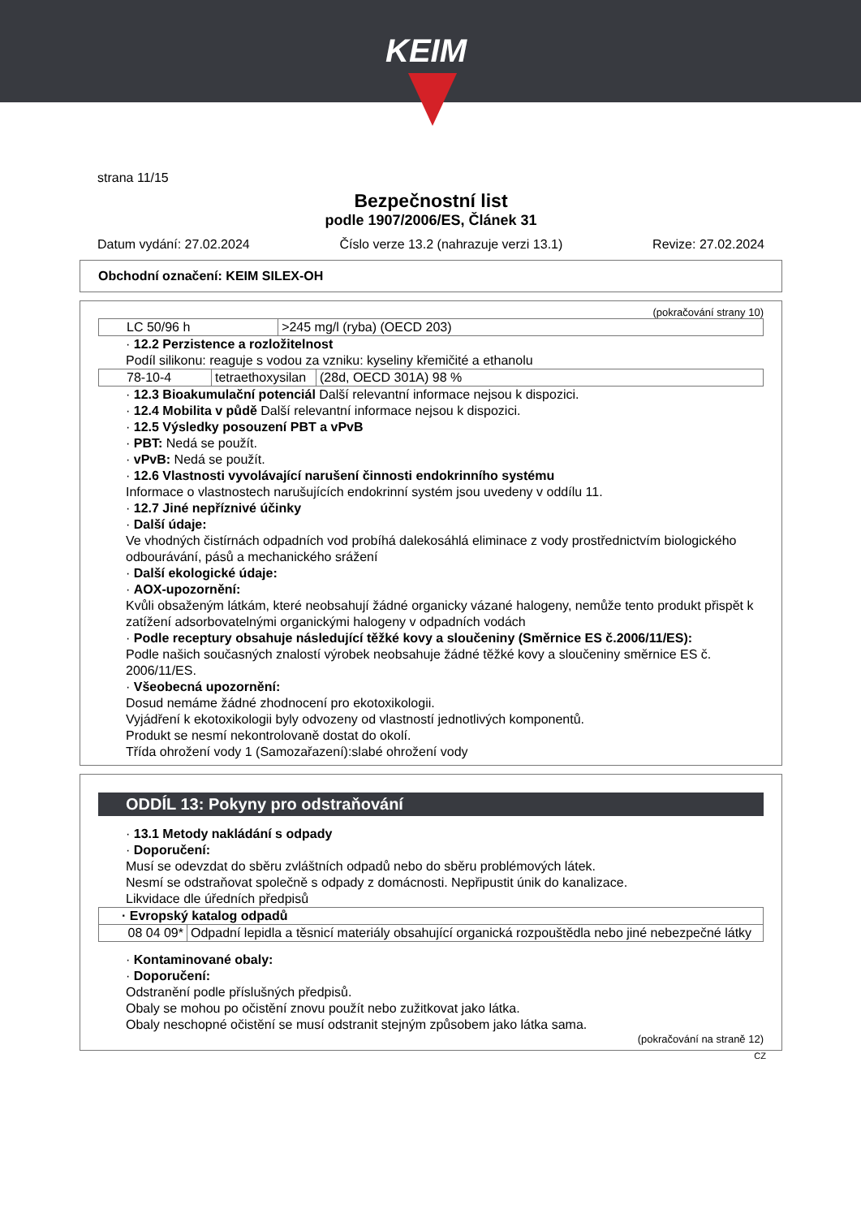KEIM
strana 11/15
Bezpečnostní list
podle 1907/2006/ES, Článek 31
Datum vydání: 27.02.2024 Číslo verze 13.2 (nahrazuje verzi 13.1) Revize: 27.02.2024
Obchodní označení: KEIM SILEX-OH
(pokračování strany 10)
| LC 50/96 h | >245 mg/l (ryba) (OECD 203) |
· 12.2 Perzistence a rozložitelnost
Podíl silikonu: reaguje s vodou za vzniku: kyseliny křemičité a ethanolu
| 78-10-4 | tetraethoxysilan | (28d, OECD 301A) 98 % |
· 12.3 Bioakumulační potenciál Další relevantní informace nejsou k dispozici.
· 12.4 Mobilita v půdě Další relevantní informace nejsou k dispozici.
· 12.5 Výsledky posouzení PBT a vPvB
· PBT: Nedá se použít.
· vPvB: Nedá se použít.
· 12.6 Vlastnosti vyvolávající narušení činnosti endokrinního systému
Informace o vlastnostech narušujících endokrinní systém jsou uvedeny v oddílu 11.
· 12.7 Jiné nepříznivé účinky
· Další údaje:
Ve vhodných čistírnách odpadních vod probíhá dalekosáhlá eliminace z vody prostřednictvím biologického odbourávání, pásů a mechanického srážení
· Další ekologické údaje:
· AOX-upozornění:
Kvůli obsaženým látkám, které neobsahují žádné organicky vázané halogeny, nemůže tento produkt přispět k zatížení adsorbovatelnými organickými halogeny v odpadních vodách
· Podle receptury obsahuje následující těžké kovy a sloučeniny (Směrnice ES č.2006/11/ES):
Podle našich současných znalostí výrobek neobsahuje žádné těžké kovy a sloučeniny směrnice ES č. 2006/11/ES.
· Všeobecná upozornění:
Dosud nemáme žádné zhodnocení pro ekotoxikologii.
Vyjádření k ekotoxikologii byly odvozeny od vlastností jednotlivých komponentů.
Produkt se nesmí nekontrolovaně dostat do okolí.
Třída ohrožení vody 1 (Samozařazení):slabé ohrožení vody
ODDÍL 13: Pokyny pro odstraňování
· 13.1 Metody nakládání s odpady
· Doporučení:
Musí se odevzdat do sběru zvláštních odpadů nebo do sběru problémových látek.
Nesmí se odstraňovat společně s odpady z domácnosti. Nepřipustit únik do kanalizace.
Likvidace dle úředních předpisů
| · Evropský katalog odpadů | |
| --- | --- |
| 08 04 09* | Odpadní lepidla a těsnicí materiály obsahující organická rozpouštědla nebo jiné nebezpečné látky |
· Kontaminované obaly:
· Doporučení:
Odstranění podle příslušných předpisů.
Obaly se mohou po očistění znovu použít nebo zužitkovat jako látka.
Obaly neschopné očistění se musí odstranit stejným způsobem jako látka sama.
(pokračování na straně 12)
CZ